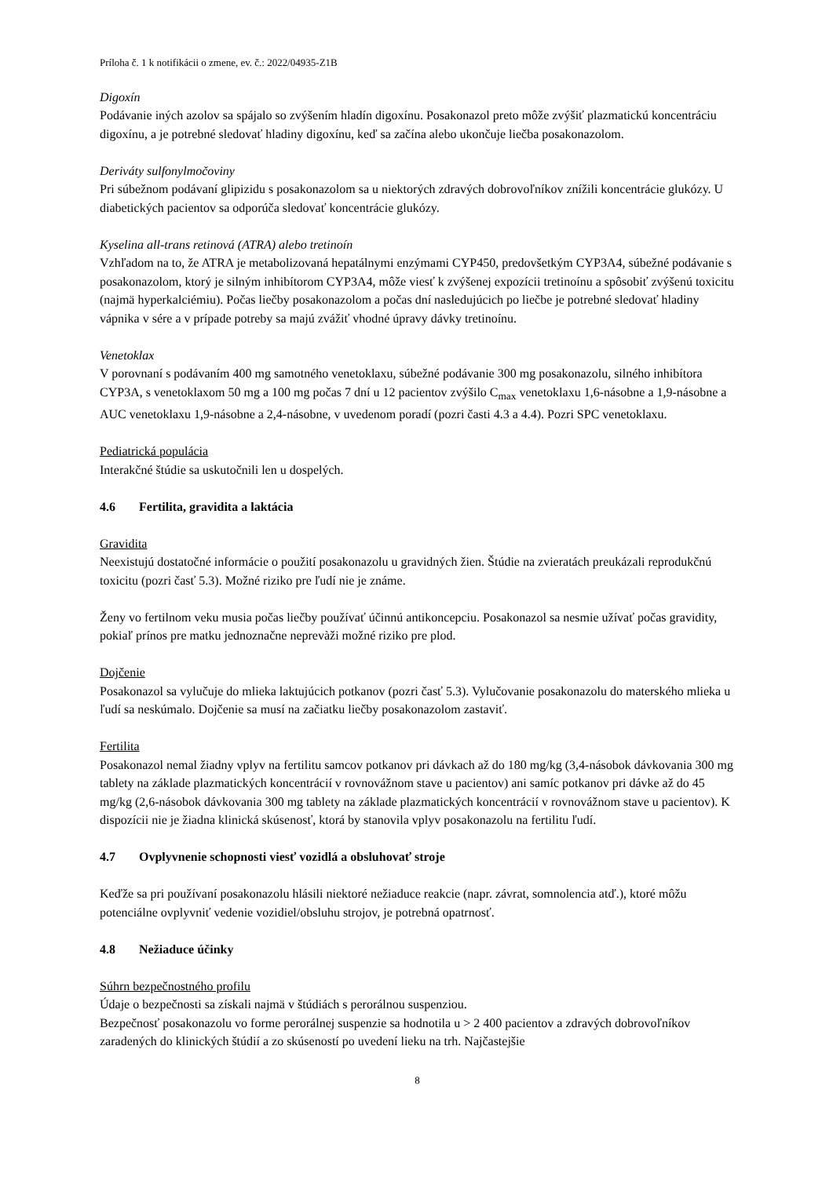Príloha č. 1 k notifikácii o zmene, ev. č.: 2022/04935-Z1B
Digoxín
Podávanie iných azolov sa spájalo so zvýšením hladín digoxínu. Posakonazol preto môže zvýšiť plazmatickú koncentráciu digoxínu, a je potrebné sledovať hladiny digoxínu, keď sa začína alebo ukončuje liečba posakonazolom.
Deriváty sulfonylmočoviny
Pri súbežnom podávaní glipizidu s posakonazolom sa u niektorých zdravých dobrovoľníkov znížili koncentrácie glukózy. U diabetických pacientov sa odporúča sledovať koncentrácie glukózy.
Kyselina all-trans retinová (ATRA) alebo tretinoín
Vzhľadom na to, že ATRA je metabolizovaná hepatálnymi enzýmami CYP450, predovšetkým CYP3A4, súbežné podávanie s posakonazolom, ktorý je silným inhibítorom CYP3A4, môže viesť k zvýšenej expozícii tretinoínu a spôsobiť zvýšenú toxicitu (najmä hyperkalciémiu). Počas liečby posakonazolom a počas dní nasledujúcich po liečbe je potrebné sledovať hladiny vápnika v sére a v prípade potreby sa majú zvážiť vhodné úpravy dávky tretinoínu.
Venetoklax
V porovnaní s podávaním 400 mg samotného venetoklaxu, súbežné podávanie 300 mg posakonazolu, silného inhibítora CYP3A, s venetoklaxom 50 mg a 100 mg počas 7 dní u 12 pacientov zvýšilo C<sub>max</sub> venetoklaxu 1,6-násobne a 1,9-násobne a AUC venetoklaxu 1,9-násobne a 2,4-násobne, v uvedenom poradí (pozri časti 4.3 a 4.4). Pozri SPC venetoklaxu.
Pediatrická populácia
Interakčné štúdie sa uskutočnili len u dospelých.
4.6 Fertilita, gravidita a laktácia
Gravidita
Neexistujú dostatočné informácie o použití posakonazolu u gravidných žien. Štúdie na zvieratách preukázali reprodukčnú toxicitu (pozri časť 5.3). Možné riziko pre ľudí nie je známe.
Ženy vo fertilnom veku musia počas liečby používať účinnú antikoncepciu. Posakonazol sa nesmie užívať počas gravidity, pokiaľ prínos pre matku jednoznačne neprevàži možné riziko pre plod.
Dojčenie
Posakonazol sa vylučuje do mlieka laktujúcich potkanov (pozri časť 5.3). Vylučovanie posakonazolu do materského mlieka u ľudí sa neskúmalo. Dojčenie sa musí na začiatku liečby posakonazolom zastaviť.
Fertilita
Posakonazol nemal žiadny vplyv na fertilitu samcov potkanov pri dávkach až do 180 mg/kg (3,4-násobok dávkovania 300 mg tablety na základe plazmatických koncentrácií v rovnovážnom stave u pacientov) ani samíc potkanov pri dávke až do 45 mg/kg (2,6-násobok dávkovania 300 mg tablety na základe plazmatických koncentrácií v rovnovážnom stave u pacientov). K dispozícii nie je žiadna klinická skúsenosť, ktorá by stanovila vplyv posakonazolu na fertilitu ľudí.
4.7 Ovplyvnenie schopnosti viesť vozidlá a obsluhovať stroje
Keďže sa pri používaní posakonazolu hlásili niektoré nežiaduce reakcie (napr. závrat, somnolencia atď.), ktoré môžu potenciálne ovplyvniť vedenie vozidiel/obsluhu strojov, je potrebná opatrnosť.
4.8 Nežiaduce účinky
Súhrn bezpečnostného profilu
Údaje o bezpečnosti sa získali najmä v štúdiách s perorálnou suspenziou.
Bezpečnosť posakonazolu vo forme perorálnej suspenzie sa hodnotila u > 2 400 pacientov a zdravých dobrovoľníkov zaradených do klinických štúdií a zo skúseností po uvedení lieku na trh. Najčastejšie
8